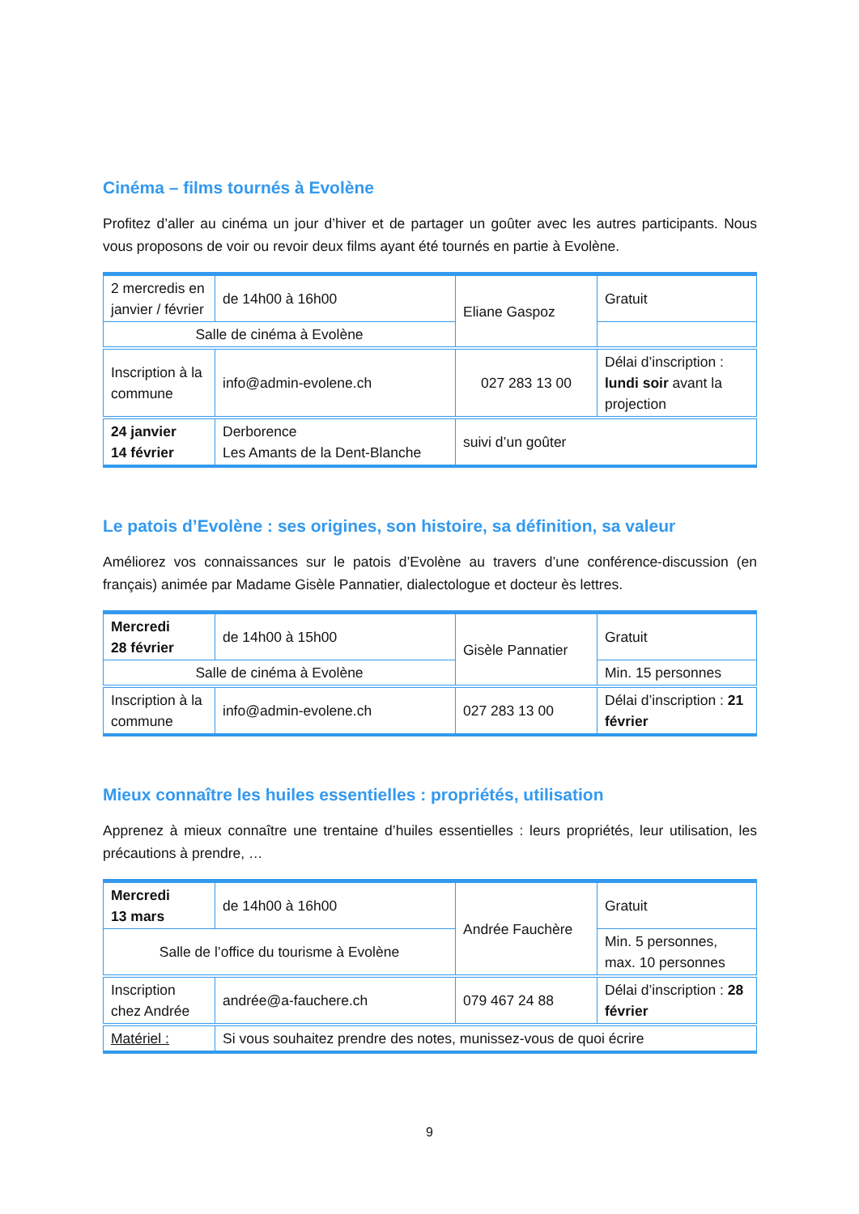Cinéma – films tournés à Evolène
Profitez d’aller au cinéma un jour d’hiver et de partager un goûter avec les autres participants. Nous vous proposons de voir ou revoir deux films ayant été tournés en partie à Evolène.
| 2 mercredis en janvier / février | de 14h00 à 16h00 | Eliane Gaspoz | Gratuit |
| Salle de cinéma à Evolène | | | |
| Inscription à la commune | info@admin-evolene.ch | 027 283 13 00 | Délai d’inscription : lundi soir avant la projection |
| 24 janvier 14 février | Derborence Les Amants de la Dent-Blanche | suivi d’un goûter | |
Le patois d’Evolène : ses origines, son histoire, sa définition, sa valeur
Améliorez vos connaissances sur le patois d’Evolène au travers d’une conférence-discussion (en français) animée par Madame Gisèle Pannatier, dialectologue et docteur ès lettres.
| Mercredi 28 février | de 14h00 à 15h00 | Gisèle Pannatier | Gratuit |
| Salle de cinéma à Evolène | | | Min. 15 personnes |
| Inscription à la commune | info@admin-evolene.ch | 027 283 13 00 | Délai d’inscription : 21 février |
Mieux connaître les huiles essentielles : propriétés, utilisation
Apprenez à mieux connaître une trentaine d’huiles essentielles : leurs propriétés, leur utilisation, les précautions à prendre, …
| Mercredi 13 mars | de 14h00 à 16h00 | Andrée Fauchère | Gratuit |
| Salle de l’office du tourisme à Evolène | | | Min. 5 personnes, max. 10 personnes |
| Inscription chez Andrée | andrée@a-fauchere.ch | 079 467 24 88 | Délai d’inscription : 28 février |
| Matériel : | Si vous souhaitez prendre des notes, munissez-vous de quoi écrire | | |
9